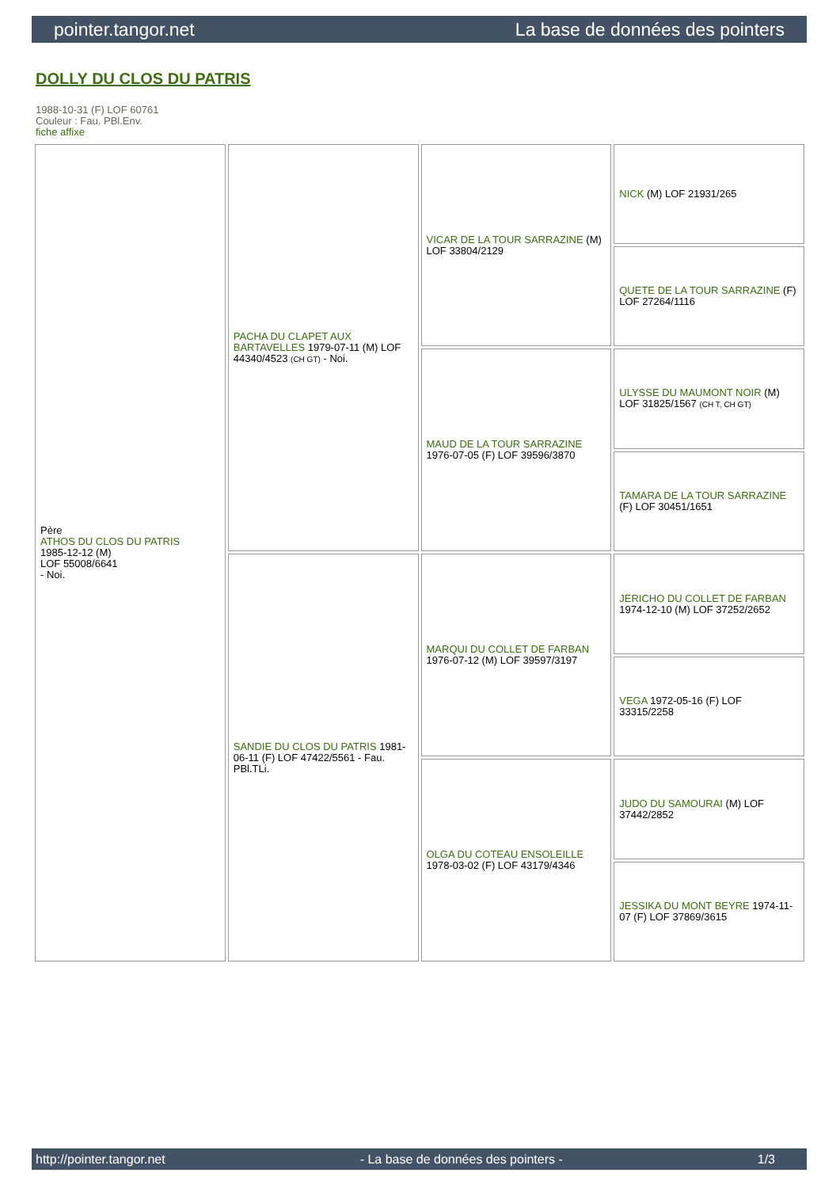pointer.tangor.net La base de données des pointers
DOLLY DU CLOS DU PATRIS
1988-10-31 (F) LOF 60761
Couleur : Fau. PBl.Env.
fiche affixe
| Père ATHOS DU CLOS DU PATRIS 1985-12-12 (M) LOF 55008/6641 - Noi. | PACHA DU CLAPET AUX BARTAVELLES 1979-07-11 (M) LOF 44340/4523 (CH GT) - Noi. | VICAR DE LA TOUR SARRAZINE (M) LOF 33804/2129 | NICK (M) LOF 21931/265 |
| | | | QUETE DE LA TOUR SARRAZINE (F) LOF 27264/1116 |
| | | MAUD DE LA TOUR SARRAZINE 1976-07-05 (F) LOF 39596/3870 | ULYSSE DU MAUMONT NOIR (M) LOF 31825/1567 (CH T, CH GT) |
| | | | TAMARA DE LA TOUR SARRAZINE (F) LOF 30451/1651 |
| | SANDIE DU CLOS DU PATRIS 1981-06-11 (F) LOF 47422/5561 - Fau. PBl.TLi. | MARQUI DU COLLET DE FARBAN 1976-07-12 (M) LOF 39597/3197 | JERICHO DU COLLET DE FARBAN 1974-12-10 (M) LOF 37252/2652 |
| | | | VEGA 1972-05-16 (F) LOF 33315/2258 |
| | | OLGA DU COTEAU ENSOLEILLE 1978-03-02 (F) LOF 43179/4346 | JUDO DU SAMOURAI (M) LOF 37442/2852 |
| | | | JESSIKA DU MONT BEYRE 1974-11-07 (F) LOF 37869/3615 |
http://pointer.tangor.net - La base de données des pointers - 1/3